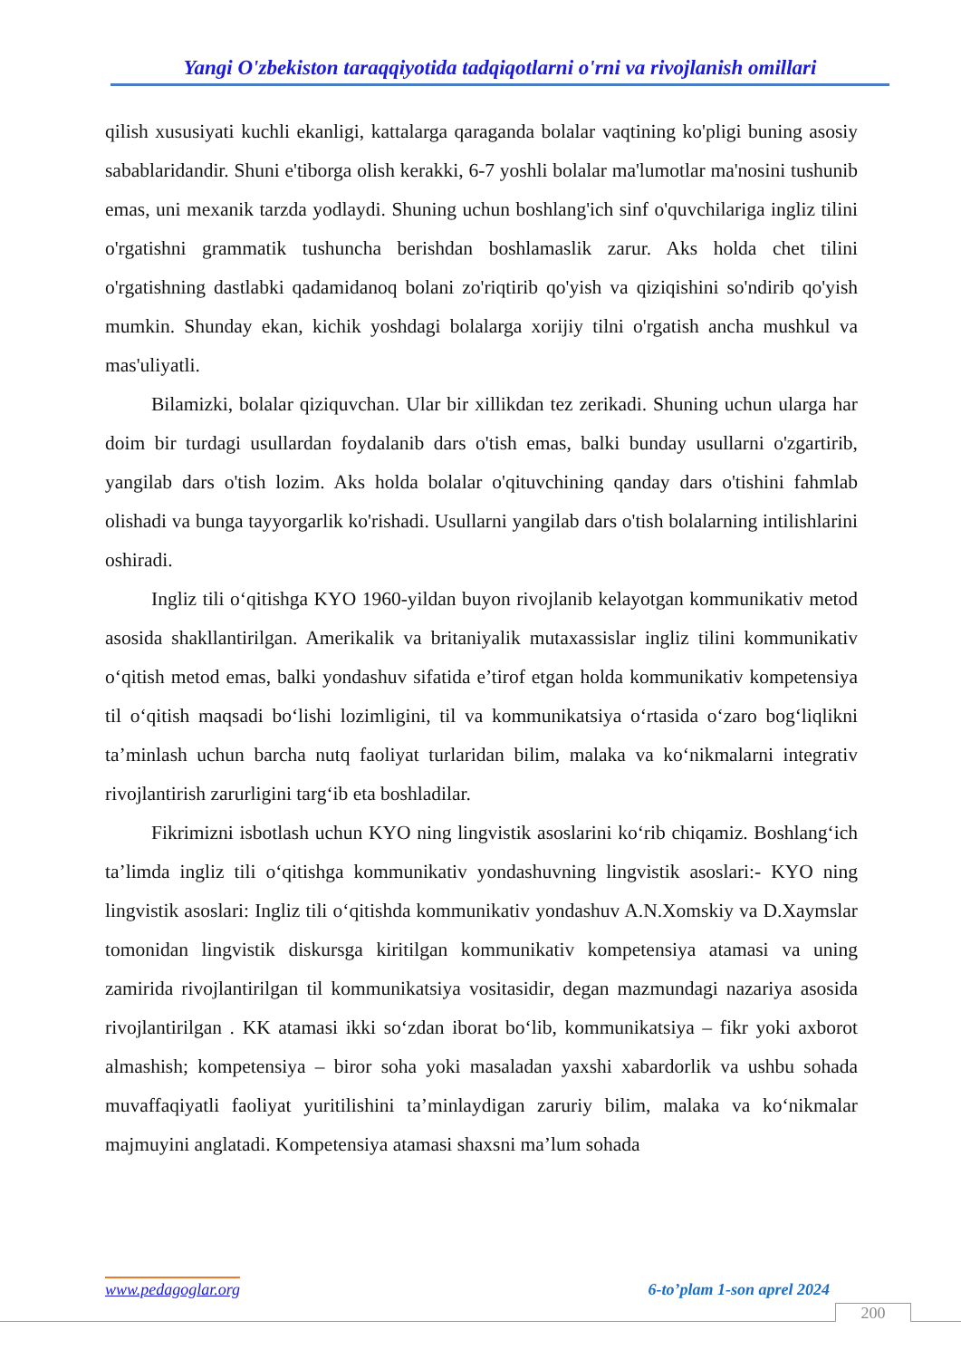Yangi O'zbekiston taraqqiyotida tadqiqotlarni o'rni va rivojlanish omillari
qilish xususiyati kuchli ekanligi, kattalarga qaraganda bolalar vaqtining ko'pligi buning asosiy sabablaridandir. Shuni e'tiborga olish kerakki, 6-7 yoshli bolalar ma'lumotlar ma'nosini tushunib emas, uni mexanik tarzda yodlaydi. Shuning uchun boshlang'ich sinf o'quvchilariga ingliz tilini o'rgatishni grammatik tushuncha berishdan boshlamaslik zarur. Aks holda chet tilini o'rgatishning dastlabki qadamidanoq bolani zo'riqtirib qo'yish va qiziqishini so'ndirib qo'yish mumkin. Shunday ekan, kichik yoshdagi bolalarga xorijiy tilni o'rgatish ancha mushkul va mas'uliyatli.
Bilamizki, bolalar qiziquvchan. Ular bir xillikdan tez zerikadi. Shuning uchun ularga har doim bir turdagi usullardan foydalanib dars o'tish emas, balki bunday usullarni o'zgartirib, yangilab dars o'tish lozim. Aks holda bolalar o'qituvchining qanday dars o'tishini fahmlab olishadi va bunga tayyorgarlik ko'rishadi. Usullarni yangilab dars o'tish bolalarning intilishlarini oshiradi.
Ingliz tili o‘qitishga KYO 1960-yildan buyon rivojlanib kelayotgan kommunikativ metod asosida shakllantirilgan. Amerikalik va britaniyalik mutaxassislar ingliz tilini kommunikativ o‘qitish metod emas, balki yondashuv sifatida e’tirof etgan holda kommunikativ kompetensiya til o‘qitish maqsadi bo‘lishi lozimligini, til va kommunikatsiya o‘rtasida o‘zaro bog‘liqlikni ta’minlash uchun barcha nutq faoliyat turlaridan bilim, malaka va ko‘nikmalarni integrativ rivojlantirish zarurligini targ‘ib eta boshladilar.
Fikrimizni isbotlash uchun KYO ning lingvistik asoslarini ko‘rib chiqamiz. Boshlang‘ich ta’limda ingliz tili o‘qitishga kommunikativ yondashuvning lingvistik asoslari:- KYO ning lingvistik asoslari: Ingliz tili o‘qitishda kommunikativ yondashuv A.N.Xomskiy va D.Xaymslar tomonidan lingvistik diskursga kiritilgan kommunikativ kompetensiya atamasi va uning zamirida rivojlantirilgan til kommunikatsiya vositasidir, degan mazmundagi nazariya asosida rivojlantirilgan . KK atamasi ikki so‘zdan iborat bo‘lib, kommunikatsiya – fikr yoki axborot almashish; kompetensiya – biror soha yoki masaladan yaxshi xabardorlik va ushbu sohada muvaffaqiyatli faoliyat yuritilishini ta’minlaydigan zaruriy bilim, malaka va ko‘nikmalar majmuyini anglatadi. Kompetensiya atamasi shaxsni ma’lum sohada
www.pedagoglar.org 6-to’plam 1-son aprel 2024
200